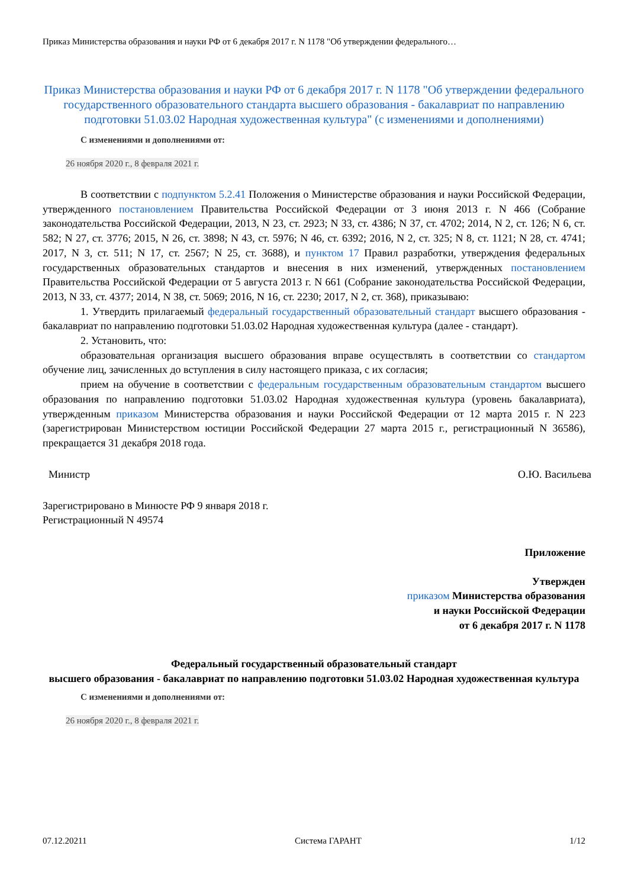Приказ Министерства образования и науки РФ от 6 декабря 2017 г. N 1178 "Об утверждении федерального…
Приказ Министерства образования и науки РФ от 6 декабря 2017 г. N 1178 "Об утверждении федерального государственного образовательного стандарта высшего образования - бакалавриат по направлению подготовки 51.03.02 Народная художественная культура" (с изменениями и дополнениями)
С изменениями и дополнениями от:
26 ноября 2020 г., 8 февраля 2021 г.
В соответствии с подпунктом 5.2.41 Положения о Министерстве образования и науки Российской Федерации, утвержденного постановлением Правительства Российской Федерации от 3 июня 2013 г. N 466 (Собрание законодательства Российской Федерации, 2013, N 23, ст. 2923; N 33, ст. 4386; N 37, ст. 4702; 2014, N 2, ст. 126; N 6, ст. 582; N 27, ст. 3776; 2015, N 26, ст. 3898; N 43, ст. 5976; N 46, ст. 6392; 2016, N 2, ст. 325; N 8, ст. 1121; N 28, ст. 4741; 2017, N 3, ст. 511; N 17, ст. 2567; N 25, ст. 3688), и пунктом 17 Правил разработки, утверждения федеральных государственных образовательных стандартов и внесения в них изменений, утвержденных постановлением Правительства Российской Федерации от 5 августа 2013 г. N 661 (Собрание законодательства Российской Федерации, 2013, N 33, ст. 4377; 2014, N 38, ст. 5069; 2016, N 16, ст. 2230; 2017, N 2, ст. 368), приказываю:
1. Утвердить прилагаемый федеральный государственный образовательный стандарт высшего образования - бакалавриат по направлению подготовки 51.03.02 Народная художественная культура (далее - стандарт).
2. Установить, что:
образовательная организация высшего образования вправе осуществлять в соответствии со стандартом обучение лиц, зачисленных до вступления в силу настоящего приказа, с их согласия;
прием на обучение в соответствии с федеральным государственным образовательным стандартом высшего образования по направлению подготовки 51.03.02 Народная художественная культура (уровень бакалавриата), утвержденным приказом Министерства образования и науки Российской Федерации от 12 марта 2015 г. N 223 (зарегистрирован Министерством юстиции Российской Федерации 27 марта 2015 г., регистрационный N 36586), прекращается 31 декабря 2018 года.
Министр О.Ю. Васильева
Зарегистрировано в Минюсте РФ 9 января 2018 г.
Регистрационный N 49574
Приложение
Утвержден
приказом Министерства образования
и науки Российской Федерации
от 6 декабря 2017 г. N 1178
Федеральный государственный образовательный стандарт
высшего образования - бакалавриат по направлению подготовки 51.03.02 Народная художественная культура
С изменениями и дополнениями от:
26 ноября 2020 г., 8 февраля 2021 г.
07.12.20211 Система ГАРАНТ 1/12